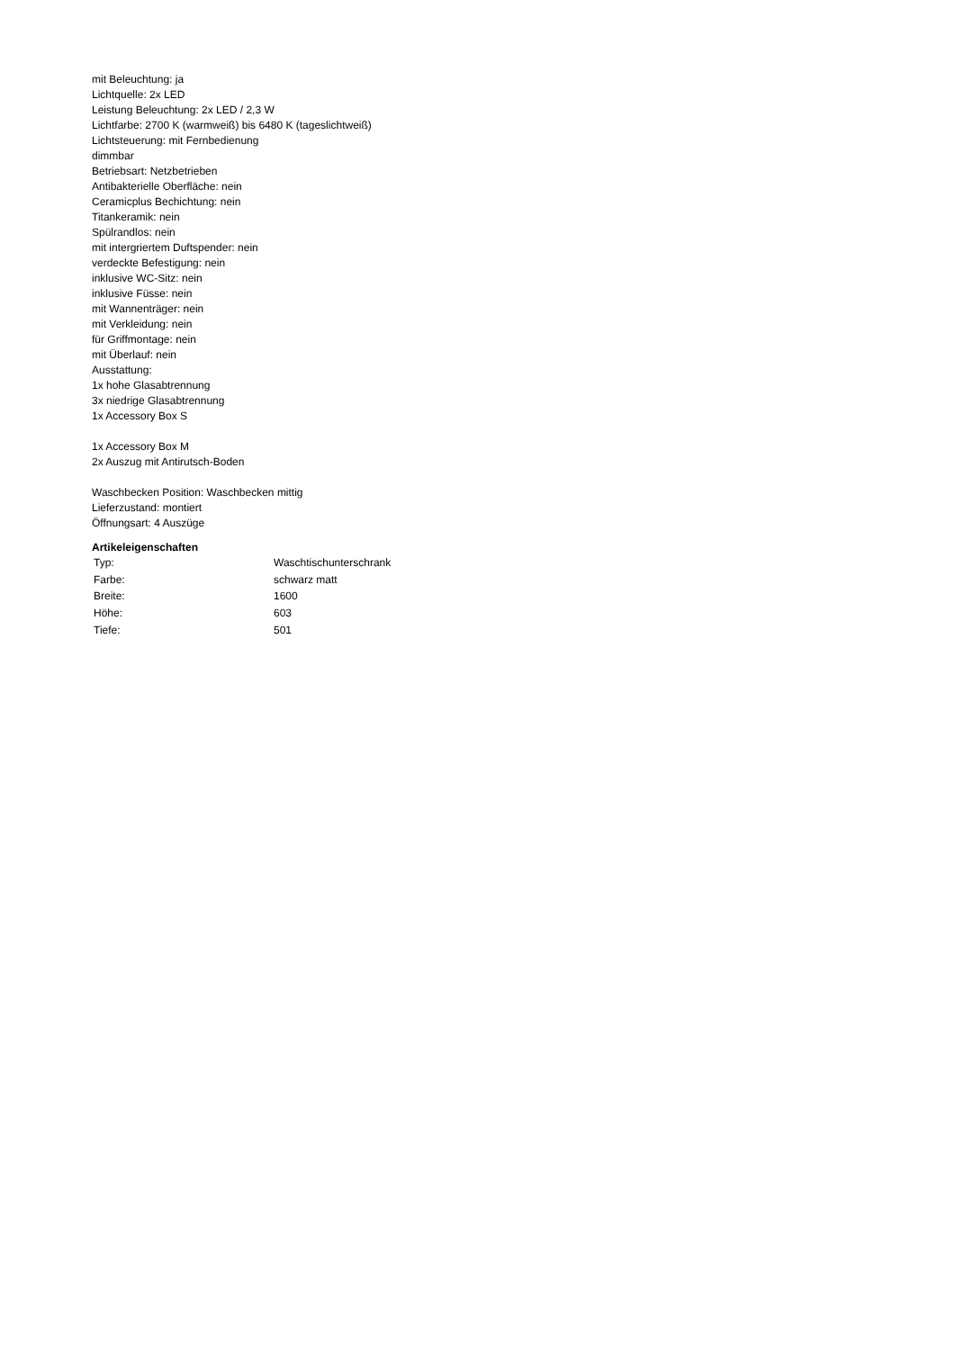mit Beleuchtung: ja
Lichtquelle: 2x LED
Leistung Beleuchtung: 2x LED / 2,3 W
Lichtfarbe: 2700 K (warmweiß) bis 6480 K (tageslichtweiß)
Lichtsteuerung: mit Fernbedienung
dimmbar
Betriebsart: Netzbetrieben
Antibakterielle Oberfläche: nein
Ceramicplus Bechichtung: nein
Titankeramik: nein
Spülrandlos: nein
mit intergriertem Duftspender: nein
verdeckte Befestigung: nein
inklusive WC-Sitz: nein
inklusive Füsse: nein
mit Wannenträger: nein
mit Verkleidung: nein
für Griffmontage: nein
mit Überlauf: nein
Ausstattung:
1x hohe Glasabtrennung
3x niedrige Glasabtrennung
1x Accessory Box S
1x Accessory Box M
2x Auszug mit Antirutsch-Boden
Waschbecken Position: Waschbecken mittig
Lieferzustand: montiert
Öffnungsart: 4 Auszüge
Artikeleigenschaften
| Typ: | Waschtischunterschrank |
| Farbe: | schwarz matt |
| Breite: | 1600 |
| Höhe: | 603 |
| Tiefe: | 501 |